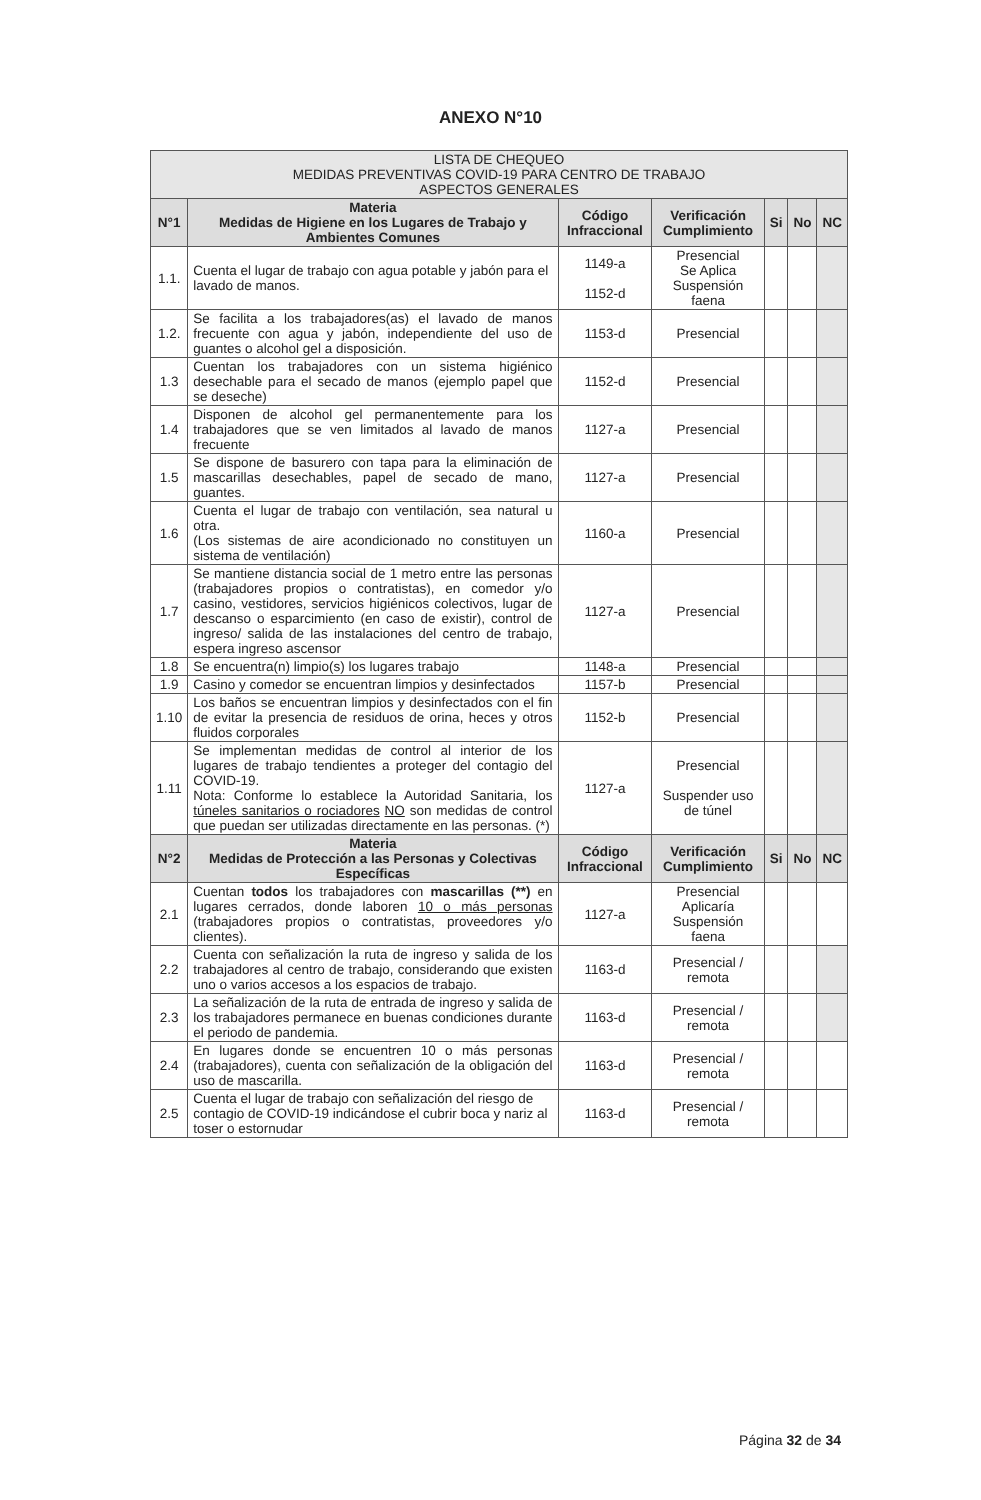ANEXO N°10
| LISTA DE CHEQUEO MEDIDAS PREVENTIVAS COVID-19 PARA CENTRO DE TRABAJO ASPECTOS GENERALES | | | | | | |
| N°1 | Materia Medidas de Higiene en los Lugares de Trabajo y Ambientes Comunes | Código Infraccional | Verificación Cumplimiento | Si | No | NC |
| 1.1. | Cuenta el lugar de trabajo con agua potable y jabón para el lavado de manos. | 1149-a 1152-d | Presencial Se Aplica Suspensión faena | | | |
| 1.2. | Se facilita a los trabajadores(as) el lavado de manos frecuente con agua y jabón, independiente del uso de guantes o alcohol gel a disposición. | 1153-d | Presencial | | | |
| 1.3 | Cuentan los trabajadores con un sistema higiénico desechable para el secado de manos (ejemplo papel que se deseche) | 1152-d | Presencial | | | |
| 1.4 | Disponen de alcohol gel permanentemente para los trabajadores que se ven limitados al lavado de manos frecuente | 1127-a | Presencial | | | |
| 1.5 | Se dispone de basurero con tapa para la eliminación de mascarillas desechables, papel de secado de mano, guantes. | 1127-a | Presencial | | | |
| 1.6 | Cuenta el lugar de trabajo con ventilación, sea natural u otra. (Los sistemas de aire acondicionado no constituyen un sistema de ventilación) | 1160-a | Presencial | | | |
| 1.7 | Se mantiene distancia social de 1 metro entre las personas (trabajadores propios o contratistas), en comedor y/o casino, vestidores, servicios higiénicos colectivos, lugar de descanso o esparcimiento (en caso de existir), control de ingreso/ salida de las instalaciones del centro de trabajo, espera ingreso ascensor | 1127-a | Presencial | | | |
| 1.8 | Se encuentra(n) limpio(s) los lugares trabajo | 1148-a | Presencial | | | |
| 1.9 | Casino y comedor se encuentran limpios y desinfectados | 1157-b | Presencial | | | |
| 1.10 | Los baños se encuentran limpios y desinfectados con el fin de evitar la presencia de residuos de orina, heces y otros fluidos corporales | 1152-b | Presencial | | | |
| 1.11 | Se implementan medidas de control al interior de los lugares de trabajo tendientes a proteger del contagio del COVID-19. Nota: Conforme lo establece la Autoridad Sanitaria, los túneles sanitarios o rociadores NO son medidas de control que puedan ser utilizadas directamente en las personas. (*) | 1127-a | Presencial Suspender uso de túnel | | | |
| N°2 | Materia Medidas de Protección a las Personas y Colectivas Específicas | Código Infraccional | Verificación Cumplimiento | Si | No | NC |
| 2.1 | Cuentan todos los trabajadores con mascarillas (**) en lugares cerrados, donde laboren 10 o más personas (trabajadores propios o contratistas, proveedores y/o clientes). | 1127-a | Presencial Aplicaría Suspensión faena | | | |
| 2.2 | Cuenta con señalización la ruta de ingreso y salida de los trabajadores al centro de trabajo, considerando que existen uno o varios accesos a los espacios de trabajo. | 1163-d | Presencial / remota | | | |
| 2.3 | La señalización de la ruta de entrada de ingreso y salida de los trabajadores permanece en buenas condiciones durante el periodo de pandemia. | 1163-d | Presencial / remota | | | |
| 2.4 | En lugares donde se encuentren 10 o más personas (trabajadores), cuenta con señalización de la obligación del uso de mascarilla. | 1163-d | Presencial / remota | | | |
| 2.5 | Cuenta el lugar de trabajo con señalización del riesgo de contagio de COVID-19 indicándose el cubrir boca y nariz al toser o estornudar | 1163-d | Presencial / remota | | | |
Página 32 de 34